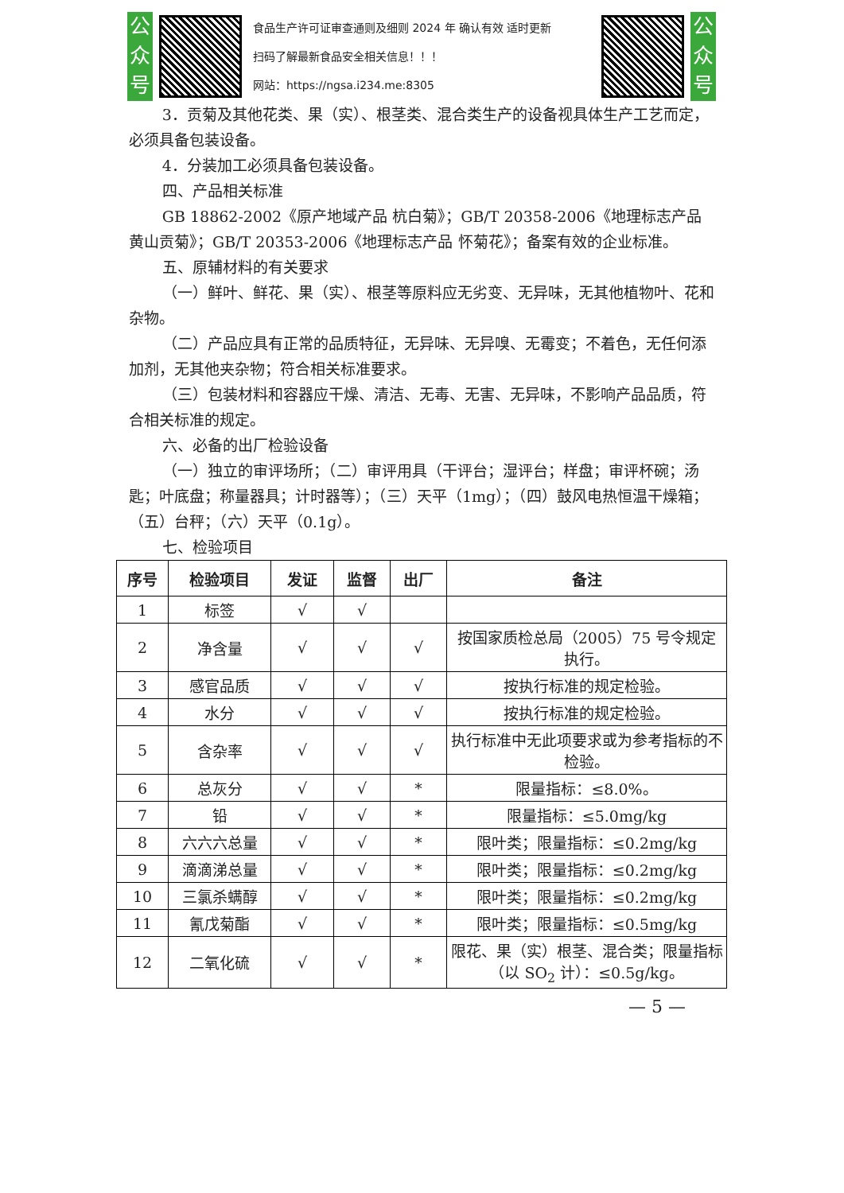公众号
食品生产许可证审查通则及细则 2024 年 确认有效 适时更新
扫码了解最新食品安全相关信息！！！
网站：https://ngsa.i234.me:8305
公众号
3．贡菊及其他花类、果（实）、根茎类、混合类生产的设备视具体生产工艺而定，必须具备包装设备。
4．分装加工必须具备包装设备。
四、产品相关标准
GB 18862-2002《原产地域产品 杭白菊》；GB/T 20358-2006《地理标志产品 黄山贡菊》；GB/T 20353-2006《地理标志产品 怀菊花》；备案有效的企业标准。
五、原辅材料的有关要求
（一）鲜叶、鲜花、果（实）、根茎等原料应无劣变、无异味，无其他植物叶、花和杂物。
（二）产品应具有正常的品质特征，无异味、无异嗅、无霉变；不着色，无任何添加剂，无其他夹杂物；符合相关标准要求。
（三）包装材料和容器应干燥、清洁、无毒、无害、无异味，不影响产品品质，符合相关标准的规定。
六、必备的出厂检验设备
（一）独立的审评场所；（二）审评用具（干评台；湿评台；样盘；审评杯碗；汤匙；叶底盘；称量器具；计时器等）；（三）天平（1mg）；（四）鼓风电热恒温干燥箱；（五）台秤；（六）天平（0.1g）。
七、检验项目
| 序号 | 检验项目 | 发证 | 监督 | 出厂 | 备注 |
| --- | --- | --- | --- | --- | --- |
| 1 | 标签 | √ | √ | | |
| 2 | 净含量 | √ | √ | √ | 按国家质检总局（2005）75 号令规定执行。 |
| 3 | 感官品质 | √ | √ | √ | 按执行标准的规定检验。 |
| 4 | 水分 | √ | √ | √ | 按执行标准的规定检验。 |
| 5 | 含杂率 | √ | √ | √ | 执行标准中无此项要求或为参考指标的不检验。 |
| 6 | 总灰分 | √ | √ | * | 限量指标：≤8.0%。 |
| 7 | 铅 | √ | √ | * | 限量指标：≤5.0mg/kg |
| 8 | 六六六总量 | √ | √ | * | 限叶类；限量指标：≤0.2mg/kg |
| 9 | 滴滴涕总量 | √ | √ | * | 限叶类；限量指标：≤0.2mg/kg |
| 10 | 三氯杀螨醇 | √ | √ | * | 限叶类；限量指标：≤0.2mg/kg |
| 11 | 氰戊菊酯 | √ | √ | * | 限叶类；限量指标：≤0.5mg/kg |
| 12 | 二氧化硫 | √ | √ | * | 限花、果（实）根茎、混合类；限量指标（以 SO<sub>2</sub> 计）：≤0.5g/kg。 |
— 5 —